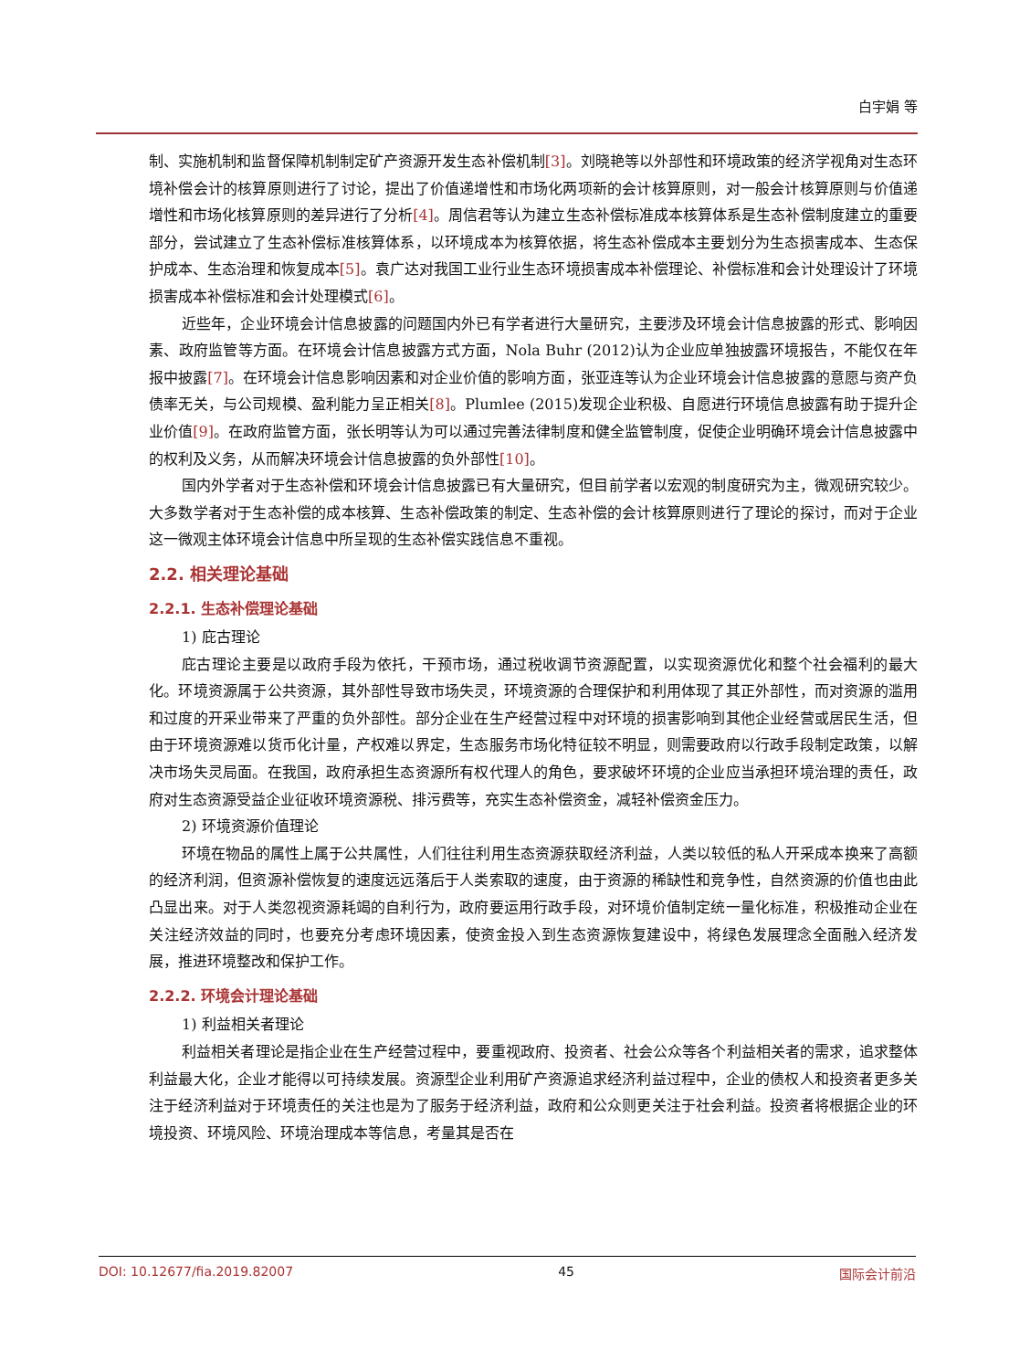白宇娟 等
制、实施机制和监督保障机制制定矿产资源开发生态补偿机制[3]。刘晓艳等以外部性和环境政策的经济学视角对生态环境补偿会计的核算原则进行了讨论，提出了价值递增性和市场化两项新的会计核算原则，对一般会计核算原则与价值递增性和市场化核算原则的差异进行了分析[4]。周信君等认为建立生态补偿标准成本核算体系是生态补偿制度建立的重要部分，尝试建立了生态补偿标准核算体系，以环境成本为核算依据，将生态补偿成本主要划分为生态损害成本、生态保护成本、生态治理和恢复成本[5]。袁广达对我国工业行业生态环境损害成本补偿理论、补偿标准和会计处理设计了环境损害成本补偿标准和会计处理模式[6]。
近些年，企业环境会计信息披露的问题国内外已有学者进行大量研究，主要涉及环境会计信息披露的形式、影响因素、政府监管等方面。在环境会计信息披露方式方面，Nola Buhr (2012)认为企业应单独披露环境报告，不能仅在年报中披露[7]。在环境会计信息影响因素和对企业价值的影响方面，张亚连等认为企业环境会计信息披露的意愿与资产负债率无关，与公司规模、盈利能力呈正相关[8]。Plumlee (2015)发现企业积极、自愿进行环境信息披露有助于提升企业价值[9]。在政府监管方面，张长明等认为可以通过完善法律制度和健全监管制度，促使企业明确环境会计信息披露中的权利及义务，从而解决环境会计信息披露的负外部性[10]。
国内外学者对于生态补偿和环境会计信息披露已有大量研究，但目前学者以宏观的制度研究为主，微观研究较少。大多数学者对于生态补偿的成本核算、生态补偿政策的制定、生态补偿的会计核算原则进行了理论的探讨，而对于企业这一微观主体环境会计信息中所呈现的生态补偿实践信息不重视。
2.2. 相关理论基础
2.2.1. 生态补偿理论基础
1) 庇古理论
庇古理论主要是以政府手段为依托，干预市场，通过税收调节资源配置，以实现资源优化和整个社会福利的最大化。环境资源属于公共资源，其外部性导致市场失灵，环境资源的合理保护和利用体现了其正外部性，而对资源的滥用和过度的开采业带来了严重的负外部性。部分企业在生产经营过程中对环境的损害影响到其他企业经营或居民生活，但由于环境资源难以货币化计量，产权难以界定，生态服务市场化特征较不明显，则需要政府以行政手段制定政策，以解决市场失灵局面。在我国，政府承担生态资源所有权代理人的角色，要求破坏环境的企业应当承担环境治理的责任，政府对生态资源受益企业征收环境资源税、排污费等，充实生态补偿资金，减轻补偿资金压力。
2) 环境资源价值理论
环境在物品的属性上属于公共属性，人们往往利用生态资源获取经济利益，人类以较低的私人开采成本换来了高额的经济利润，但资源补偿恢复的速度远远落后于人类索取的速度，由于资源的稀缺性和竞争性，自然资源的价值也由此凸显出来。对于人类忽视资源耗竭的自利行为，政府要运用行政手段，对环境价值制定统一量化标准，积极推动企业在关注经济效益的同时，也要充分考虑环境因素，使资金投入到生态资源恢复建设中，将绿色发展理念全面融入经济发展，推进环境整改和保护工作。
2.2.2. 环境会计理论基础
1) 利益相关者理论
利益相关者理论是指企业在生产经营过程中，要重视政府、投资者、社会公众等各个利益相关者的需求，追求整体利益最大化，企业才能得以可持续发展。资源型企业利用矿产资源追求经济利益过程中，企业的债权人和投资者更多关注于经济利益对于环境责任的关注也是为了服务于经济利益，政府和公众则更关注于社会利益。投资者将根据企业的环境投资、环境风险、环境治理成本等信息，考量其是否在
DOI: 10.12677/fia.2019.82007 45 国际会计前沿